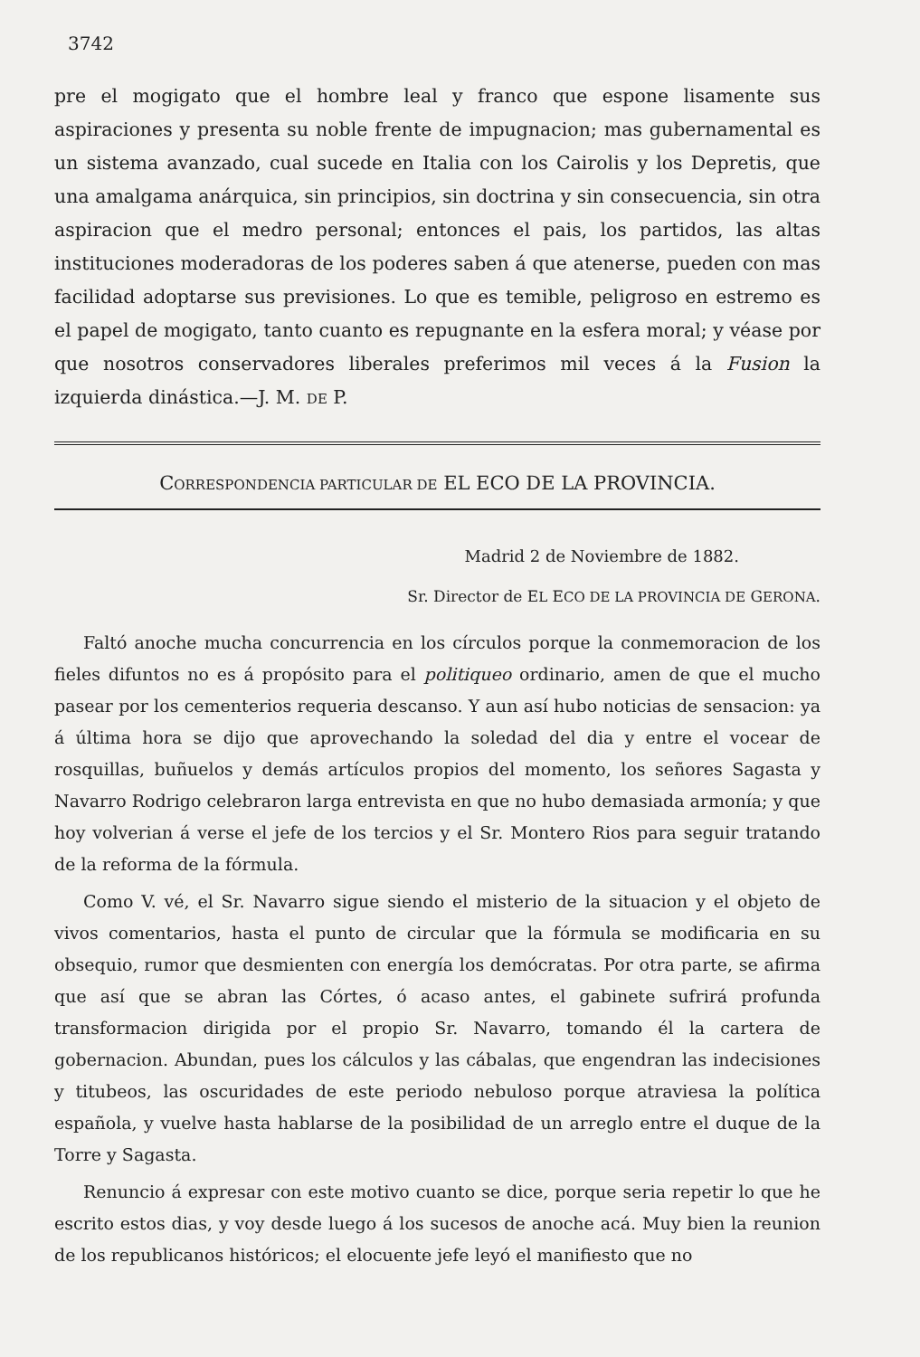3742
pre el mogigato que el hombre leal y franco que espone lisamente sus aspiraciones y presenta su noble frente de impugnacion; mas gubernamental es un sistema avanzado, cual sucede en Italia con los Cairolis y los Depretis, que una amalgama anárquica, sin principios, sin doctrina y sin consecuencia, sin otra aspiracion que el medro personal; entonces el pais, los partidos, las altas instituciones moderadoras de los poderes saben á que atenerse, pueden con mas facilidad adoptarse sus previsiones. Lo que es temible, peligroso en estremo es el papel de mogigato, tanto cuanto es repugnante en la esfera moral; y véase por que nosotros conservadores liberales preferimos mil veces á la Fusion la izquierda dinástica.—J. M. DE P.
CORRESPONDENCIA PARTICULAR DE EL ECO DE LA PROVINCIA.
Madrid 2 de Noviembre de 1882.
Sr. Director de EL ECO DE LA PROVINCIA DE GERONA.
Faltó anoche mucha concurrencia en los círculos porque la conmemoracion de los fieles difuntos no es á propósito para el politiqueo ordinario, amen de que el mucho pasear por los cementerios requeria descanso. Y aun así hubo noticias de sensacion: ya á última hora se dijo que aprovechando la soledad del dia y entre el vocear de rosquillas, buñuelos y demás artículos propios del momento, los señores Sagasta y Navarro Rodrigo celebraron larga entrevista en que no hubo demasiada armonía; y que hoy volverian á verse el jefe de los tercios y el Sr. Montero Rios para seguir tratando de la reforma de la fórmula.
Como V. vé, el Sr. Navarro sigue siendo el misterio de la situacion y el objeto de vivos comentarios, hasta el punto de circular que la fórmula se modificaria en su obsequio, rumor que desmienten con energía los demócratas. Por otra parte, se afirma que así que se abran las Córtes, ó acaso antes, el gabinete sufrirá profunda transformacion dirigida por el propio Sr. Navarro, tomando él la cartera de gobernacion. Abundan, pues los cálculos y las cábalas, que engendran las indecisiones y titubeos, las oscuridades de este periodo nebuloso porque atraviesa la política española, y vuelve hasta hablarse de la posibilidad de un arreglo entre el duque de la Torre y Sagasta.
Renuncio á expresar con este motivo cuanto se dice, porque seria repetir lo que he escrito estos dias, y voy desde luego á los sucesos de anoche acá. Muy bien la reunion de los republicanos históricos; el elocuente jefe leyó el manifiesto que no